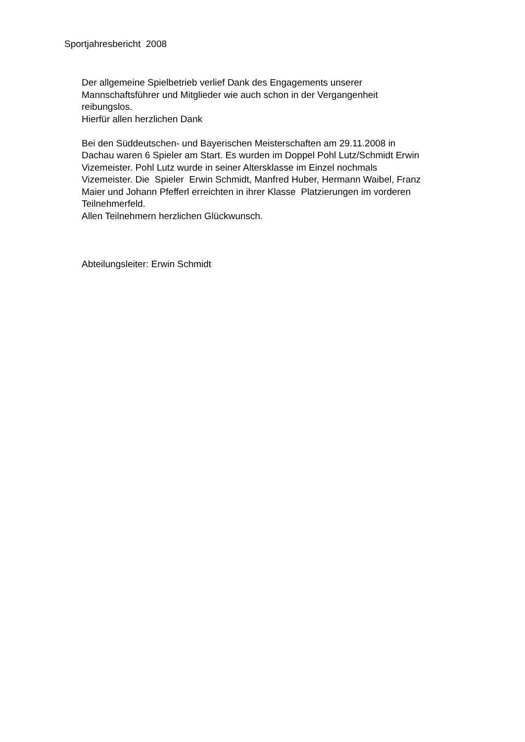Sportjahresbericht 2008
Der allgemeine Spielbetrieb verlief Dank des Engagements unserer
Mannschaftsführer und Mitglieder wie auch schon in der Vergangenheit
reibungslos.
Hierfür allen herzlichen Dank
Bei den Süddeutschen- und Bayerischen Meisterschaften am 29.11.2008 in
Dachau waren 6 Spieler am Start. Es wurden im Doppel Pohl Lutz/Schmidt Erwin
Vizemeister. Pohl Lutz wurde in seiner Altersklasse im Einzel nochmals
Vizemeister. Die Spieler Erwin Schmidt, Manfred Huber, Hermann Waibel, Franz
Maier und Johann Pfefferl erreichten in ihrer Klasse Platzierungen im vorderen
Teilnehmerfeld.
Allen Teilnehmern herzlichen Glückwunsch.
Abteilungsleiter: Erwin Schmidt